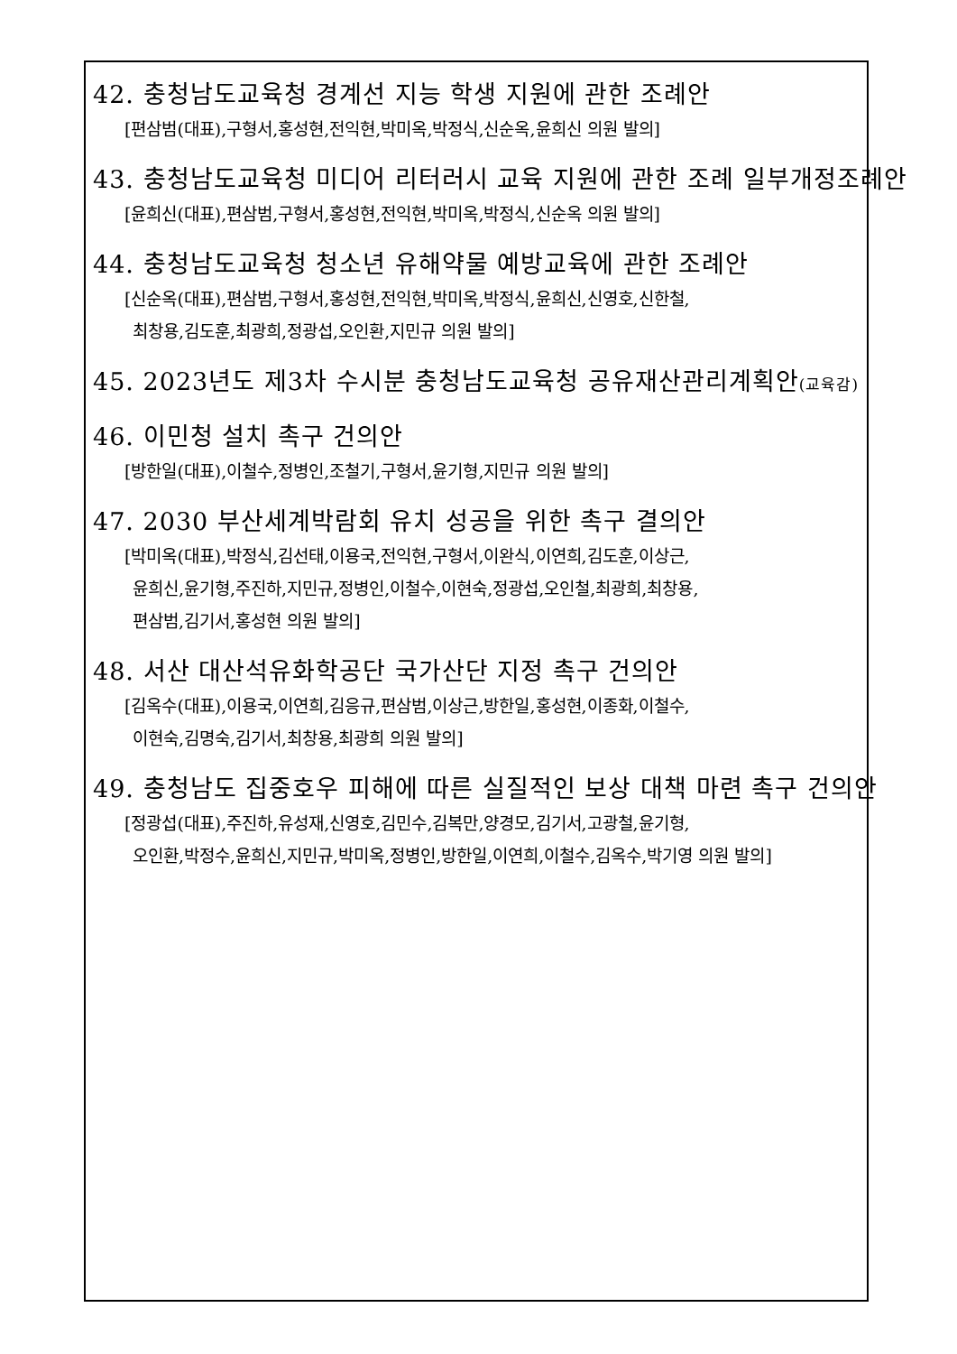42. 충청남도교육청 경계선 지능 학생 지원에 관한 조례안
[편삼범(대표),구형서,홍성현,전익현,박미옥,박정식,신순옥,윤희신 의원 발의]
43. 충청남도교육청 미디어 리터러시 교육 지원에 관한 조례 일부개정조례안
[윤희신(대표),편삼범,구형서,홍성현,전익현,박미옥,박정식,신순옥 의원 발의]
44. 충청남도교육청 청소년 유해약물 예방교육에 관한 조례안
[신순옥(대표),편삼범,구형서,홍성현,전익현,박미옥,박정식,윤희신,신영호,신한철,
최창용,김도훈,최광희,정광섭,오인환,지민규 의원 발의]
45. 2023년도 제3차 수시분 충청남도교육청 공유재산관리계획안(교육감)
46. 이민청 설치 촉구 건의안
[방한일(대표),이철수,정병인,조철기,구형서,윤기형,지민규 의원 발의]
47. 2030 부산세계박람회 유치 성공을 위한 촉구 결의안
[박미옥(대표),박정식,김선태,이용국,전익현,구형서,이완식,이연희,김도훈,이상근,
윤희신,윤기형,주진하,지민규,정병인,이철수,이현숙,정광섭,오인철,최광희,최창용,
편삼범,김기서,홍성현 의원 발의]
48. 서산 대산석유화학공단 국가산단 지정 촉구 건의안
[김옥수(대표),이용국,이연희,김응규,편삼범,이상근,방한일,홍성현,이종화,이철수,
이현숙,김명숙,김기서,최창용,최광희 의원 발의]
49. 충청남도 집중호우 피해에 따른 실질적인 보상 대책 마련 촉구 건의안
[정광섭(대표),주진하,유성재,신영호,김민수,김복만,양경모,김기서,고광철,윤기형,
오인환,박정수,윤희신,지민규,박미옥,정병인,방한일,이연희,이철수,김옥수,박기영 의원 발의]